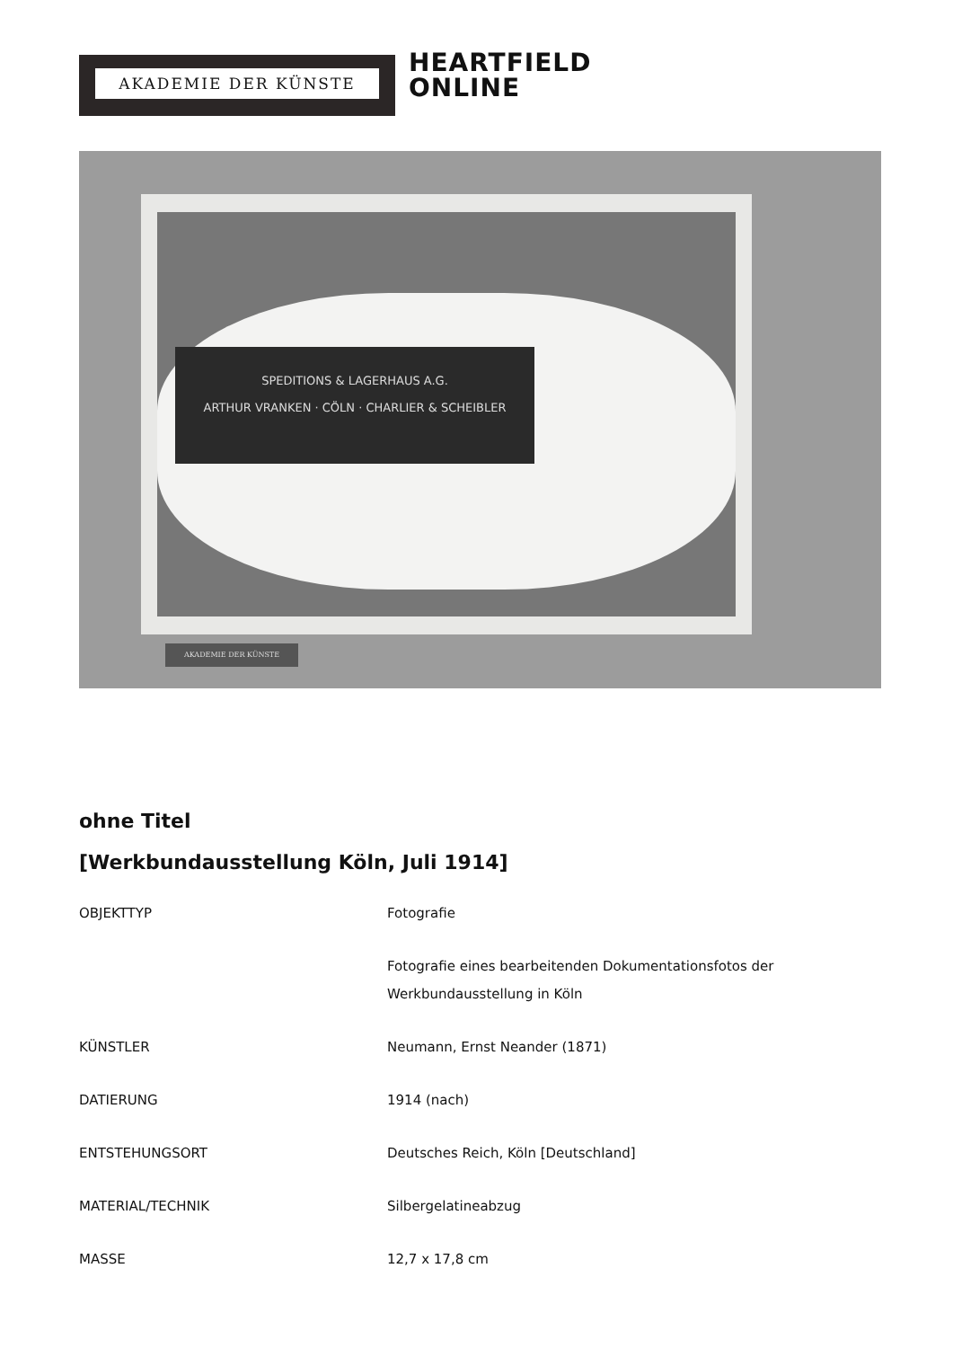AKADEMIE DER KÜNSTE
HEARTFIELD
ONLINE
SPEDITIONS & LAGERHAUS A.G.
ARTHUR VRANKEN · CÖLN · CHARLIER & SCHEIBLER
AKADEMIE DER KÜNSTE
ohne Titel
[Werkbundausstellung Köln, Juli 1914]
| OBJEKTTYP | Fotografie |
| | Fotografie eines bearbeitenden Dokumentationsfotos der Werkbundausstellung in Köln |
| KÜNSTLER | Neumann, Ernst Neander (1871) |
| DATIERUNG | 1914 (nach) |
| ENTSTEHUNGSORT | Deutsches Reich, Köln [Deutschland] |
| MATERIAL/TECHNIK | Silbergelatineabzug |
| MASSE | 12,7 x 17,8 cm |